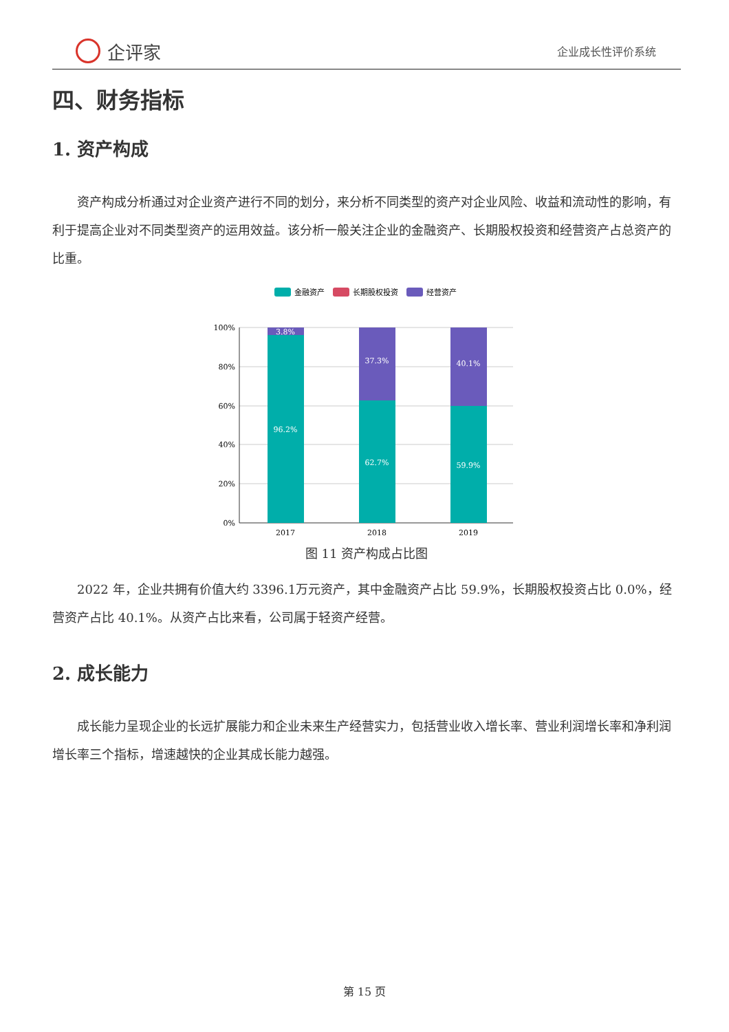企评家
企业成长性评价系统
四、财务指标
1. 资产构成
资产构成分析通过对企业资产进行不同的划分，来分析不同类型的资产对企业风险、收益和流动性的影响，有利于提高企业对不同类型资产的运用效益。该分析一般关注企业的金融资产、长期股权投资和经营资产占总资产的比重。
金融资产
长期股权投资
经营资产
100%
80%
60%
40%
20%
0%
3.8%
96.2%
37.3%
62.7%
40.1%
59.9%
2017
2018
2019
图 11 资产构成占比图
2022 年，企业共拥有价值大约 3396.1万元资产，其中金融资产占比 59.9%，长期股权投资占比 0.0%，经营资产占比 40.1%。从资产占比来看，公司属于轻资产经营。
2. 成长能力
成长能力呈现企业的长远扩展能力和企业未来生产经营实力，包括营业收入增长率、营业利润增长率和净利润增长率三个指标，增速越快的企业其成长能力越强。
第 15 页